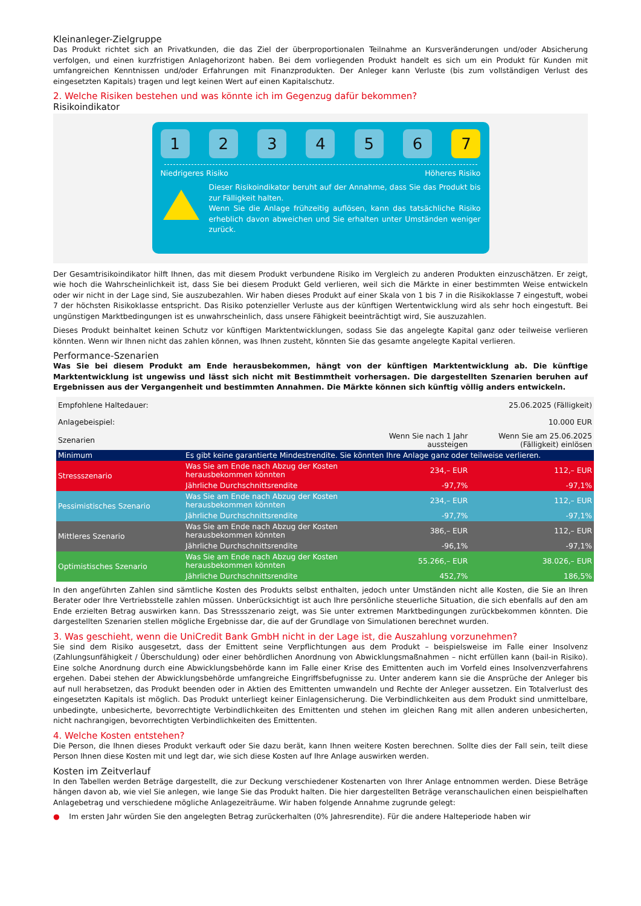Kleinanleger-Zielgruppe
Das Produkt richtet sich an Privatkunden, die das Ziel der überproportionalen Teilnahme an Kursveränderungen und/oder Absicherung verfolgen, und einen kurzfristigen Anlagehorizont haben. Bei dem vorliegenden Produkt handelt es sich um ein Produkt für Kunden mit umfangreichen Kenntnissen und/oder Erfahrungen mit Finanzprodukten. Der Anleger kann Verluste (bis zum vollständigen Verlust des eingesetzten Kapitals) tragen und legt keinen Wert auf einen Kapitalschutz.
2. Welche Risiken bestehen und was könnte ich im Gegenzug dafür bekommen?
Risikoindikator
1 2 3 4 5 6 7
Niedrigeres Risiko Höheres Risiko
Dieser Risikoindikator beruht auf der Annahme, dass Sie das Produkt bis zur Fälligkeit halten.
Wenn Sie die Anlage frühzeitig auflösen, kann das tatsächliche Risiko erheblich davon abweichen und Sie erhalten unter Umständen weniger zurück.
Der Gesamtrisikoindikator hilft Ihnen, das mit diesem Produkt verbundene Risiko im Vergleich zu anderen Produkten einzuschätzen. Er zeigt, wie hoch die Wahrscheinlichkeit ist, dass Sie bei diesem Produkt Geld verlieren, weil sich die Märkte in einer bestimmten Weise entwickeln oder wir nicht in der Lage sind, Sie auszubezahlen. Wir haben dieses Produkt auf einer Skala von 1 bis 7 in die Risikoklasse 7 eingestuft, wobei 7 der höchsten Risikoklasse entspricht. Das Risiko potenzieller Verluste aus der künftigen Wertentwicklung wird als sehr hoch eingestuft. Bei ungünstigen Marktbedingungen ist es unwahrscheinlich, dass unsere Fähigkeit beeinträchtigt wird, Sie auszuzahlen.
Dieses Produkt beinhaltet keinen Schutz vor künftigen Marktentwicklungen, sodass Sie das angelegte Kapital ganz oder teilweise verlieren könnten. Wenn wir Ihnen nicht das zahlen können, was Ihnen zusteht, könnten Sie das gesamte angelegte Kapital verlieren.
Performance-Szenarien
Was Sie bei diesem Produkt am Ende herausbekommen, hängt von der künftigen Marktentwicklung ab. Die künftige Marktentwicklung ist ungewiss und lässt sich nicht mit Bestimmtheit vorhersagen. Die dargestellten Szenarien beruhen auf Ergebnissen aus der Vergangenheit und bestimmten Annahmen. Die Märkte können sich künftig völlig anders entwickeln.
| Empfohlene Haltedauer: | | | 25.06.2025 (Fälligkeit) |
| Anlagebeispiel: | | | 10.000 EUR |
| Szenarien | | Wenn Sie nach 1 Jahr aussteigen | Wenn Sie am 25.06.2025 (Fälligkeit) einlösen |
| Minimum | Es gibt keine garantierte Mindestrendite. Sie könnten Ihre Anlage ganz oder teilweise verlieren. | | |
| Stressszenario | Was Sie am Ende nach Abzug der Kosten herausbekommen könnten | 234,– EUR | 112,– EUR |
| | Jährliche Durchschnittsrendite | -97,7% | -97,1% |
| Pessimistisches Szenario | Was Sie am Ende nach Abzug der Kosten herausbekommen könnten | 234,– EUR | 112,– EUR |
| | Jährliche Durchschnittsrendite | -97,7% | -97,1% |
| Mittleres Szenario | Was Sie am Ende nach Abzug der Kosten herausbekommen könnten | 386,– EUR | 112,– EUR |
| | Jährliche Durchschnittsrendite | -96,1% | -97,1% |
| Optimistisches Szenario | Was Sie am Ende nach Abzug der Kosten herausbekommen könnten | 55.266,– EUR | 38.026,– EUR |
| | Jährliche Durchschnittsrendite | 452,7% | 186,5% |
In den angeführten Zahlen sind sämtliche Kosten des Produkts selbst enthalten, jedoch unter Umständen nicht alle Kosten, die Sie an Ihren Berater oder Ihre Vertriebsstelle zahlen müssen. Unberücksichtigt ist auch Ihre persönliche steuerliche Situation, die sich ebenfalls auf den am Ende erzielten Betrag auswirken kann. Das Stressszenario zeigt, was Sie unter extremen Marktbedingungen zurückbekommen könnten. Die dargestellten Szenarien stellen mögliche Ergebnisse dar, die auf der Grundlage von Simulationen berechnet wurden.
3. Was geschieht, wenn die UniCredit Bank GmbH nicht in der Lage ist, die Auszahlung vorzunehmen?
Sie sind dem Risiko ausgesetzt, dass der Emittent seine Verpflichtungen aus dem Produkt – beispielsweise im Falle einer Insolvenz (Zahlungsunfähigkeit / Überschuldung) oder einer behördlichen Anordnung von Abwicklungsmaßnahmen – nicht erfüllen kann (bail-in Risiko). Eine solche Anordnung durch eine Abwicklungsbehörde kann im Falle einer Krise des Emittenten auch im Vorfeld eines Insolvenzverfahrens ergehen. Dabei stehen der Abwicklungsbehörde umfangreiche Eingriffsbefugnisse zu. Unter anderem kann sie die Ansprüche der Anleger bis auf null herabsetzen, das Produkt beenden oder in Aktien des Emittenten umwandeln und Rechte der Anleger aussetzen. Ein Totalverlust des eingesetzten Kapitals ist möglich. Das Produkt unterliegt keiner Einlagensicherung. Die Verbindlichkeiten aus dem Produkt sind unmittelbare, unbedingte, unbesicherte, bevorrechtigte Verbindlichkeiten des Emittenten und stehen im gleichen Rang mit allen anderen unbesicherten, nicht nachrangigen, bevorrechtigten Verbindlichkeiten des Emittenten.
4. Welche Kosten entstehen?
Die Person, die Ihnen dieses Produkt verkauft oder Sie dazu berät, kann Ihnen weitere Kosten berechnen. Sollte dies der Fall sein, teilt diese Person Ihnen diese Kosten mit und legt dar, wie sich diese Kosten auf Ihre Anlage auswirken werden.
Kosten im Zeitverlauf
In den Tabellen werden Beträge dargestellt, die zur Deckung verschiedener Kostenarten von Ihrer Anlage entnommen werden. Diese Beträge hängen davon ab, wie viel Sie anlegen, wie lange Sie das Produkt halten. Die hier dargestellten Beträge veranschaulichen einen beispielhaften Anlagebetrag und verschiedene mögliche Anlagezeiträume. Wir haben folgende Annahme zugrunde gelegt:
● Im ersten Jahr würden Sie den angelegten Betrag zurückerhalten (0% Jahresrendite). Für die andere Halteperiode haben wir